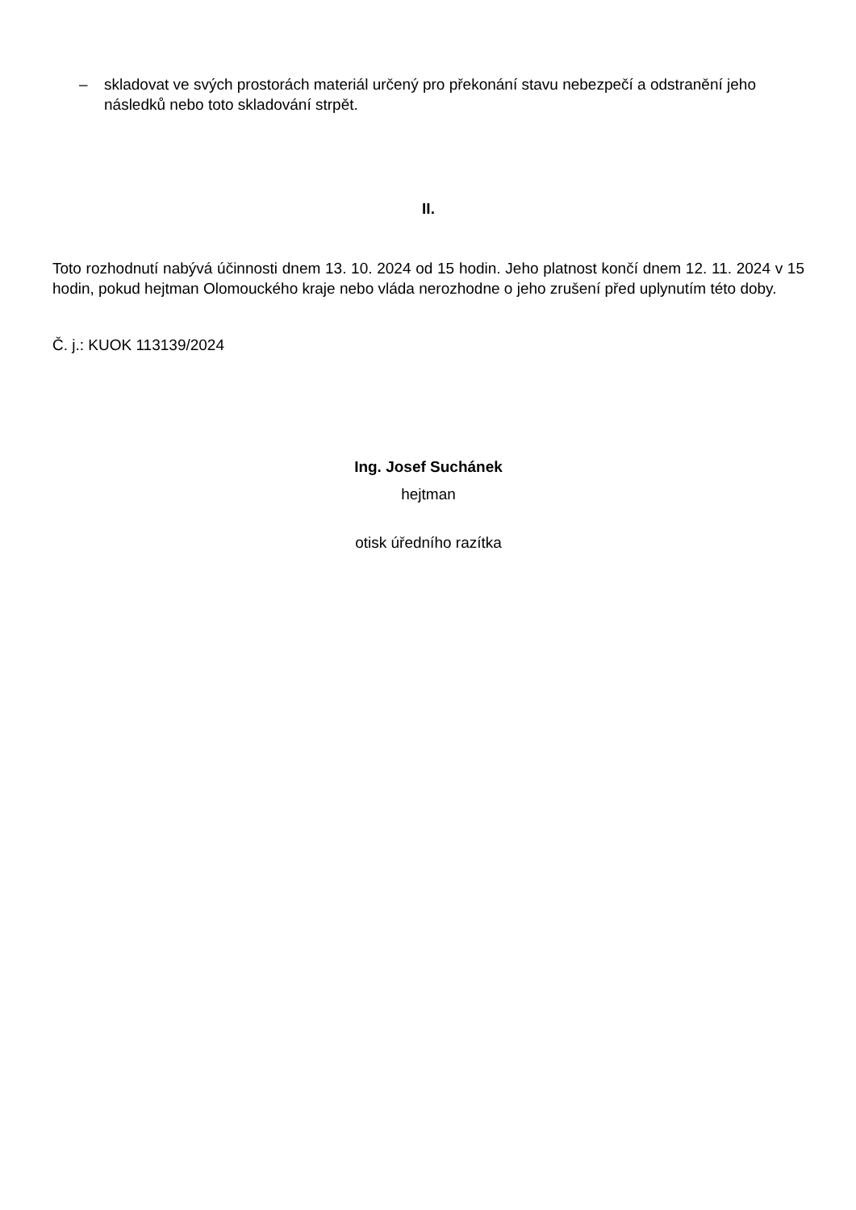– skladovat ve svých prostorách materiál určený pro překonání stavu nebezpečí a odstranění jeho následků nebo toto skladování strpět.
II.
Toto rozhodnutí nabývá účinnosti dnem 13. 10. 2024 od 15 hodin. Jeho platnost končí dnem 12. 11. 2024 v 15 hodin, pokud hejtman Olomouckého kraje nebo vláda nerozhodne o jeho zrušení před uplynutím této doby.
Č. j.: KUOK 113139/2024
Ing. Josef Suchánek
hejtman
otisk úředního razítka